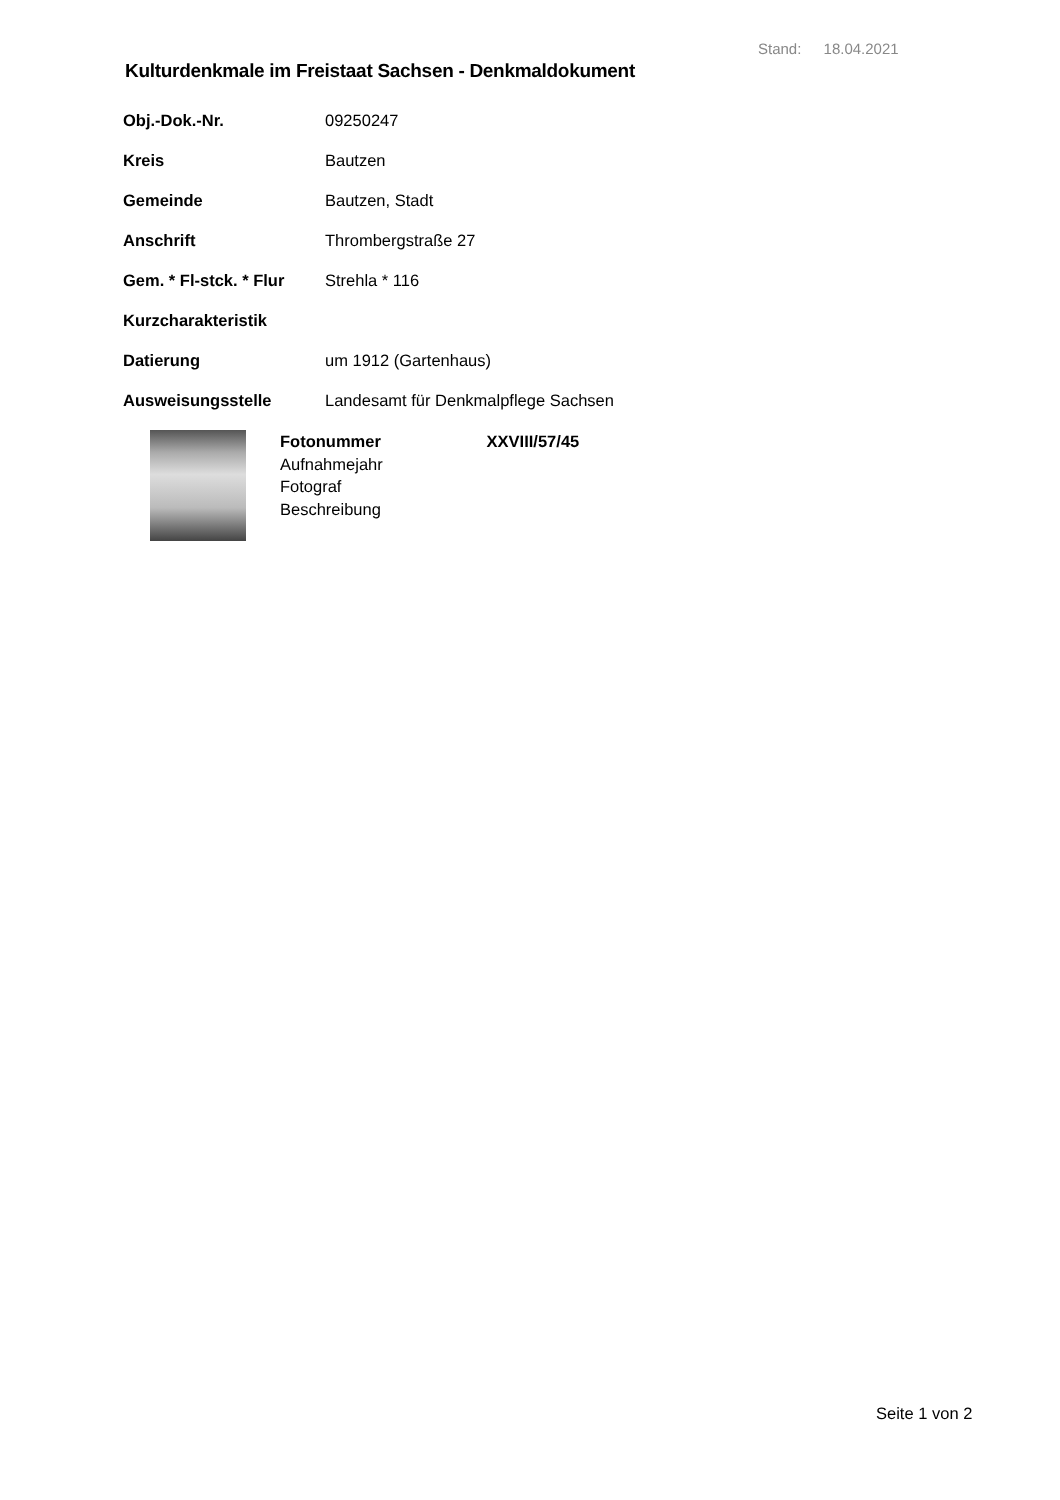Stand: 18.04.2021
Kulturdenkmale im Freistaat Sachsen - Denkmaldokument
| Obj.-Dok.-Nr. | 09250247 |
| Kreis | Bautzen |
| Gemeinde | Bautzen, Stadt |
| Anschrift | Thrombergstraße 27 |
| Gem. * Fl-stck. * Flur | Strehla * 116 |
| Kurzcharakteristik | |
| Datierung | um 1912 (Gartenhaus) |
| Ausweisungsstelle | Landesamt für Denkmalpflege Sachsen |
Fotonummer XXVIII/57/45
Aufnahmejahr
Fotograf
Beschreibung
Seite 1 von 2